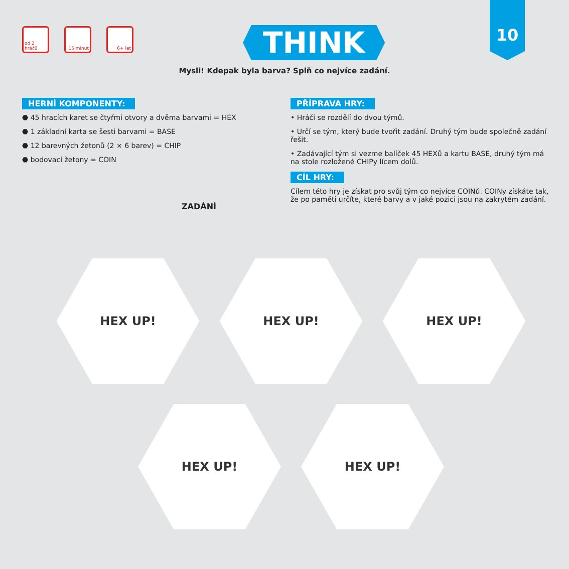10
od 2 hráčů 15 minut 6+ let
THINK
Mysli! Kdepak byla barva? Splň co nejvíce zadání.
HERNÍ KOMPONENTY:
⬣ 45 hracích karet se čtyřmi otvory a dvěma barvami = HEX
⬣ 1 základní karta se šesti barvami = BASE
⬣ 12 barevných žetonů (2 × 6 barev) = CHIP
⬣ bodovací žetony = COIN
PŘÍPRAVA HRY:
• Hráči se rozdělí do dvou týmů.
• Určí se tým, který bude tvořit zadání. Druhý tým bude společně zadání řešit.
• Zadávající tým si vezme balíček 45 HEXů a kartu BASE, druhý tým má na stole rozložené CHIPy lícem dolů.
CÍL HRY:
Cílem této hry je získat pro svůj tým co nejvíce COINů. COINy získáte tak, že po paměti určíte, které barvy a v jaké pozici jsou na zakrytém zadání.
ZADÁNÍ
HEX UP! HEX UP! HEX UP!
HEX UP! HEX UP!